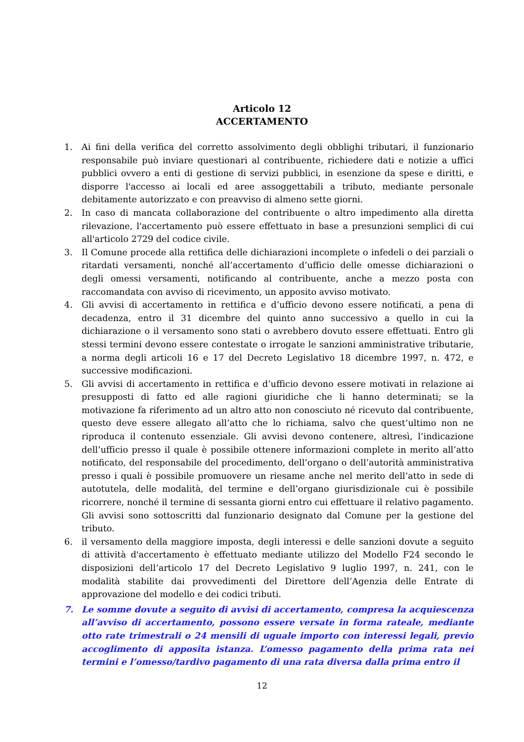Articolo 12
ACCERTAMENTO
1. Ai fini della verifica del corretto assolvimento degli obblighi tributari, il funzionario responsabile può inviare questionari al contribuente, richiedere dati e notizie a uffici pubblici ovvero a enti di gestione di servizi pubblici, in esenzione da spese e diritti, e disporre l'accesso ai locali ed aree assoggettabili a tributo, mediante personale debitamente autorizzato e con preavviso di almeno sette giorni.
2. In caso di mancata collaborazione del contribuente o altro impedimento alla diretta rilevazione, l'accertamento può essere effettuato in base a presunzioni semplici di cui all'articolo 2729 del codice civile.
3. Il Comune procede alla rettifica delle dichiarazioni incomplete o infedeli o dei parziali o ritardati versamenti, nonché all’accertamento d’ufficio delle omesse dichiarazioni o degli omessi versamenti, notificando al contribuente, anche a mezzo posta con raccomandata con avviso di ricevimento, un apposito avviso motivato.
4. Gli avvisi di accertamento in rettifica e d’ufficio devono essere notificati, a pena di decadenza, entro il 31 dicembre del quinto anno successivo a quello in cui la dichiarazione o il versamento sono stati o avrebbero dovuto essere effettuati. Entro gli stessi termini devono essere contestate o irrogate le sanzioni amministrative tributarie, a norma degli articoli 16 e 17 del Decreto Legislativo 18 dicembre 1997, n. 472, e successive modificazioni.
5. Gli avvisi di accertamento in rettifica e d’ufficio devono essere motivati in relazione ai presupposti di fatto ed alle ragioni giuridiche che li hanno determinati; se la motivazione fa riferimento ad un altro atto non conosciuto né ricevuto dal contribuente, questo deve essere allegato all’atto che lo richiama, salvo che quest’ultimo non ne riproduca il contenuto essenziale. Gli avvisi devono contenere, altresì, l’indicazione dell’ufficio presso il quale è possibile ottenere informazioni complete in merito all’atto notificato, del responsabile del procedimento, dell’organo o dell’autorità amministrativa presso i quali è possibile promuovere un riesame anche nel merito dell’atto in sede di autotutela, delle modalità, del termine e dell’organo giurisdizionale cui è possibile ricorrere, nonché il termine di sessanta giorni entro cui effettuare il relativo pagamento. Gli avvisi sono sottoscritti dal funzionario designato dal Comune per la gestione del tributo.
6. il versamento della maggiore imposta, degli interessi e delle sanzioni dovute a seguito di attività d'accertamento è effettuato mediante utilizzo del Modello F24 secondo le disposizioni dell’articolo 17 del Decreto Legislativo 9 luglio 1997, n. 241, con le modalità stabilite dai provvedimenti del Direttore dell’Agenzia delle Entrate di approvazione del modello e dei codici tributi.
7. Le somme dovute a seguito di avvisi di accertamento, compresa la acquiescenza all’avviso di accertamento, possono essere versate in forma rateale, mediante otto rate trimestrali o 24 mensili di uguale importo con interessi legali, previo accoglimento di apposita istanza. L’omesso pagamento della prima rata nei termini e l’omesso/tardivo pagamento di una rata diversa dalla prima entro il
12